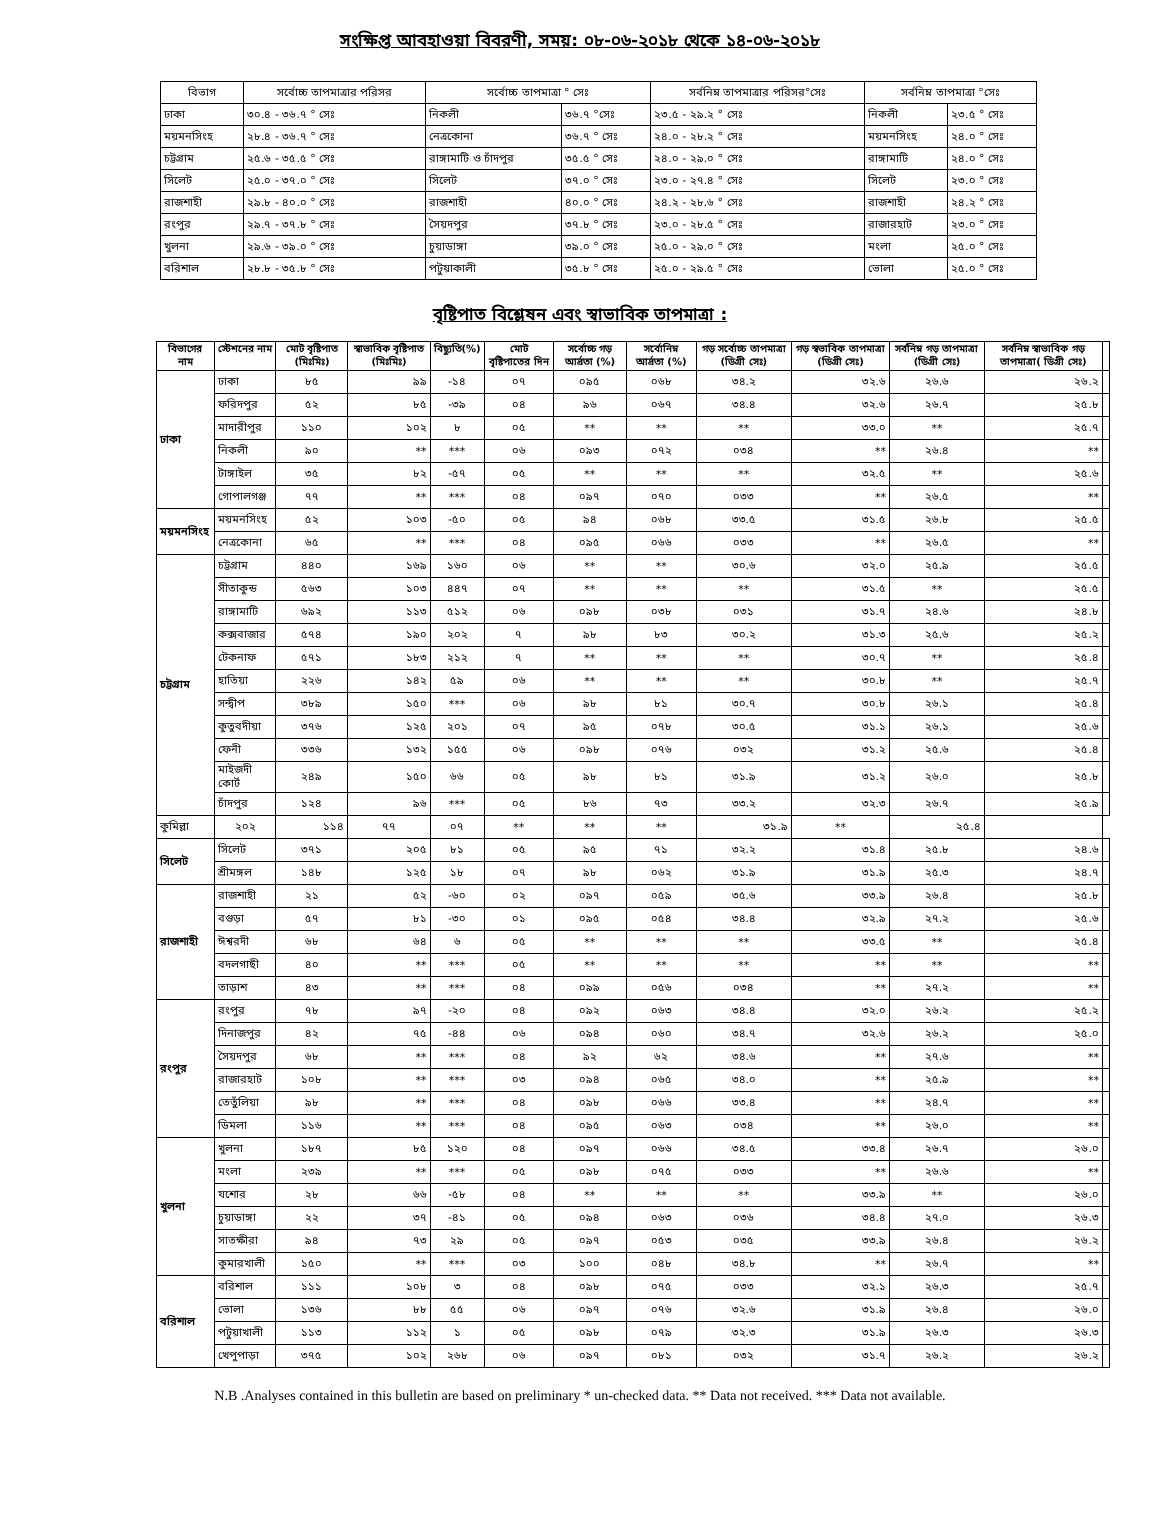সংক্ষিপ্ত আবহাওয়া বিবরণী, সময়: ০৮-০৬-২০১৮ থেকে ১৪-০৬-২০১৮
| বিভাগ | সর্বোচ্চ তাপমাত্রার পরিসর | সর্বোচ্চ তাপমাত্রা ° সেঃ | | সর্বনিম্ন তাপমাত্রার পরিসর°সেঃ | সর্বনিম্ন তাপমাত্রা °সেঃ | |
| --- | --- | --- | --- | --- | --- | --- |
| ঢাকা | ৩০.৪ - ৩৬.৭ ° সেঃ | নিকলী | ৩৬.৭ °সেঃ | ২৩.৫ - ২৯.২ ° সেঃ | নিকলী | ২৩.৫ ° সেঃ |
| ময়মনসিংহ | ২৮.৪ - ৩৬.৭ ° সেঃ | নেত্রকোনা | ৩৬.৭ ° সেঃ | ২৪.০ - ২৮.২ ° সেঃ | ময়মনসিংহ | ২৪.০ ° সেঃ |
| চট্টগ্রাম | ২৫.৬ - ৩৫.৫ ° সেঃ | রাঙ্গামাটি ও চাঁদপুর | ৩৫.৫ ° সেঃ | ২৪.০ - ২৯.০ ° সেঃ | রাঙ্গামাটি | ২৪.০ ° সেঃ |
| সিলেট | ২৫.০ - ৩৭.০ ° সেঃ | সিলেট | ৩৭.০ ° সেঃ | ২৩.০ - ২৭.৪ ° সেঃ | সিলেট | ২৩.০ ° সেঃ |
| রাজশাহী | ২৯.৮ - ৪০.০ ° সেঃ | রাজশাহী | ৪০.০ ° সেঃ | ২৪.২ - ২৮.৬ ° সেঃ | রাজশাহী | ২৪.২ ° সেঃ |
| রংপুর | ২৯.৭ - ৩৭.৮ ° সেঃ | সৈয়দপুর | ৩৭.৮ ° সেঃ | ২৩.০ - ২৮.৫ ° সেঃ | রাজারহাট | ২৩.০ ° সেঃ |
| খুলনা | ২৯.৬ - ৩৯.০ ° সেঃ | চুয়াডাঙ্গা | ৩৯.০ ° সেঃ | ২৫.০ - ২৯.০ ° সেঃ | মংলা | ২৫.০ ° সেঃ |
| বরিশাল | ২৮.৮ - ৩৫.৮ ° সেঃ | পটুয়াকালী | ৩৫.৮ ° সেঃ | ২৫.০ - ২৯.৫ ° সেঃ | ভোলা | ২৫.০ ° সেঃ |
বৃষ্টিপাত বিশ্লেষন এবং স্বাভাবিক তাপমাত্রা :
| বিভাগের নাম | স্টেশনের নাম | মোট বৃষ্টিপাত (মিঃমিঃ) | স্বাভাবিক বৃষ্টিপাত (মিঃমিঃ) | বিছ্যুতি(%) | মোট বৃষ্টিপাতের দিন | সর্বোচ্চ গড় আর্দ্রতা (%) | সর্বোনিম্ন আর্দ্রতা (%) | গড় সর্বোচ্চ তাপমাত্রা (ডিগ্রী সেঃ) | গড় স্বভাবিক তাপমাত্রা (ডিগ্রী সেঃ) | সর্বনিম্ন গড় তাপমাত্রা (ডিগ্রী সেঃ) | সর্বনিম্ন স্বাভাবিক গড় তাপমাত্রা( ডিগ্রী সেঃ) | |
| --- | --- | --- | --- | --- | --- | --- | --- | --- | --- | --- | --- | --- |
| ঢাকা | ঢাকা | ৮৫ | ৯৯ | -১৪ | ০৭ | ০৯৫ | ০৬৮ | ৩৪.২ | ৩২.৬ | ২৬.৬ | ২৬.২ | |
| | ফরিদপুর | ৫২ | ৮৫ | -৩৯ | ০৪ | ৯৬ | ০৬৭ | ৩৪.৪ | ৩২.৬ | ২৬.৭ | ২৫.৮ | |
| | মাদারীপুর | ১১০ | ১০২ | ৮ | ০৫ | ** | ** | ** | ৩৩.০ | ** | ২৫.৭ | |
| | নিকলী | ৯০ | ** | *** | ০৬ | ০৯৩ | ০৭২ | ০৩৪ | ** | ২৬.৪ | ** | |
| | টাঙ্গাইল | ৩৫ | ৮২ | -৫৭ | ০৫ | ** | ** | ** | ৩২.৫ | ** | ২৫.৬ | |
| | গোপালগঞ্জ | ৭৭ | ** | *** | ০৪ | ০৯৭ | ০৭০ | ০৩৩ | ** | ২৬.৫ | ** | |
| ময়মনসিংহ | ময়মনসিংহ | ৫২ | ১০৩ | -৫০ | ০৫ | ৯৪ | ০৬৮ | ৩৩.৫ | ৩১.৫ | ২৬.৮ | ২৫.৫ | |
| | নেত্রকোনা | ৬৫ | ** | *** | ০৪ | ০৯৫ | ০৬৬ | ০৩৩ | ** | ২৬.৫ | ** | |
| চট্টগ্রাম | চট্টগ্রাম | ৪৪০ | ১৬৯ | ১৬০ | ০৬ | ** | ** | ৩০.৬ | ৩২.০ | ২৫.৯ | ২৫.৫ | |
| | সীতাকুন্ড | ৫৬৩ | ১০৩ | ৪৪৭ | ০৭ | ** | ** | ** | ৩১.৫ | ** | ২৫.৫ | |
| | রাঙ্গামাটি | ৬৯২ | ১১৩ | ৫১২ | ০৬ | ০৯৮ | ০৩৮ | ০৩১ | ৩১.৭ | ২৪.৬ | ২৪.৮ | |
| | কক্সবাজার | ৫৭৪ | ১৯০ | ২০২ | ৭ | ৯৮ | ৮৩ | ৩০.২ | ৩১.৩ | ২৫.৬ | ২৫.২ | |
| | টেকনাফ | ৫৭১ | ১৮৩ | ২১২ | ৭ | ** | ** | ** | ৩০.৭ | ** | ২৫.৪ | |
| | হাতিয়া | ২২৬ | ১৪২ | ৫৯ | ০৬ | ** | ** | ** | ৩০.৮ | ** | ২৫.৭ | |
| | সন্দ্বীপ | ৩৮৯ | ১৫০ | *** | ০৬ | ৯৮ | ৮১ | ৩০.৭ | ৩০.৮ | ২৬.১ | ২৫.৪ | |
| | কুতুবদীয়া | ৩৭৬ | ১২৫ | ২০১ | ০৭ | ৯৫ | ০৭৮ | ৩০.৫ | ৩১.১ | ২৬.১ | ২৫.৬ | |
| | ফেনী | ৩৩৬ | ১৩২ | ১৫৫ | ০৬ | ০৯৮ | ০৭৬ | ০৩২ | ৩১.২ | ২৫.৬ | ২৫.৪ | |
| | মাইজদী কোর্ট | ২৪৯ | ১৫০ | ৬৬ | ০৫ | ৯৮ | ৮১ | ৩১.৯ | ৩১.২ | ২৬.০ | ২৫.৮ | |
| | চাঁদপুর | ১২৪ | ৯৬ | *** | ০৫ | ৮৬ | ৭৩ | ৩৩.২ | ৩২.৩ | ২৬.৭ | ২৫.৯ | |
| কুমিল্লা | ২০২ | ১১৪ | ৭৭ | ০৭ | ** | ** | ** | ৩১.৯ | ** | ২৫.৪ | | |
| সিলেট | সিলেট | ৩৭১ | ২০৫ | ৮১ | ০৫ | ৯৫ | ৭১ | ৩২.২ | ৩১.৪ | ২৫.৮ | ২৪.৬ | |
| | শ্রীমঙ্গল | ১৪৮ | ১২৫ | ১৮ | ০৭ | ৯৮ | ০৬২ | ৩১.৯ | ৩১.৯ | ২৫.৩ | ২৪.৭ | |
| রাজশাহী | রাজশাহী | ২১ | ৫২ | -৬০ | ০২ | ০৯৭ | ০৫৯ | ৩৫.৬ | ৩৩.৯ | ২৬.৪ | ২৫.৮ | |
| | বগুড়া | ৫৭ | ৮১ | -৩০ | ০১ | ০৯৫ | ০৫৪ | ৩৪.৪ | ৩২.৯ | ২৭.২ | ২৫.৬ | |
| | ঈশ্বরদী | ৬৮ | ৬৪ | ৬ | ০৫ | ** | ** | ** | ৩৩.৫ | ** | ২৫.৪ | |
| | বদলগাছী | ৪০ | ** | *** | ০৫ | ** | ** | ** | ** | ** | ** | |
| | তাড়াশ | ৪৩ | ** | *** | ০৪ | ০৯৯ | ০৫৬ | ০৩৪ | ** | ২৭.২ | ** | |
| রংপুর | রংপুর | ৭৮ | ৯৭ | -২০ | ০৪ | ০৯২ | ০৬৩ | ৩৪.৪ | ৩২.০ | ২৬.২ | ২৫.২ | |
| | দিনাজপুর | ৪২ | ৭৫ | -৪৪ | ০৬ | ০৯৪ | ০৬০ | ৩৪.৭ | ৩২.৬ | ২৬.২ | ২৫.০ | |
| | সৈয়দপুর | ৬৮ | ** | *** | ০৪ | ৯২ | ৬২ | ৩৪.৬ | ** | ২৭.৬ | ** | |
| | রাজারহাট | ১০৮ | ** | *** | ০৩ | ০৯৪ | ০৬৫ | ৩৪.০ | ** | ২৫.৯ | ** | |
| | তেতুঁলিয়া | ৯৮ | ** | *** | ০৪ | ০৯৮ | ০৬৬ | ৩৩.৪ | ** | ২৪.৭ | ** | |
| | ডিমলা | ১১৬ | ** | *** | ০৪ | ০৯৫ | ০৬৩ | ০৩৪ | ** | ২৬.০ | ** | |
| খুলনা | খুলনা | ১৮৭ | ৮৫ | ১২০ | ০৪ | ০৯৭ | ০৬৬ | ৩৪.৫ | ৩৩.৪ | ২৬.৭ | ২৬.০ | |
| | মংলা | ২৩৯ | ** | *** | ০৫ | ০৯৮ | ০৭৫ | ০৩৩ | ** | ২৬.৬ | ** | |
| | যশোর | ২৮ | ৬৬ | -৫৮ | ০৪ | ** | ** | ** | ৩৩.৯ | ** | ২৬.০ | |
| | চুয়াডাঙ্গা | ২২ | ৩৭ | -৪১ | ০৫ | ০৯৪ | ০৬৩ | ০৩৬ | ৩৪.৪ | ২৭.০ | ২৬.৩ | |
| | সাতক্ষীরা | ৯৪ | ৭৩ | ২৯ | ০৫ | ০৯৭ | ০৫৩ | ০৩৫ | ৩৩.৯ | ২৬.৪ | ২৬.২ | |
| | কুমারখালী | ১৫০ | ** | *** | ০৩ | ১০০ | ০৪৮ | ৩৪.৮ | ** | ২৬.৭ | ** | |
| বরিশাল | বরিশাল | ১১১ | ১০৮ | ৩ | ০৪ | ০৯৮ | ০৭৫ | ০৩৩ | ৩২.১ | ২৬.৩ | ২৫.৭ | |
| | ভোলা | ১৩৬ | ৮৮ | ৫৫ | ০৬ | ০৯৭ | ০৭৬ | ৩২.৬ | ৩১.৯ | ২৬.৪ | ২৬.০ | |
| | পটুয়াখালী | ১১৩ | ১১২ | ১ | ০৫ | ০৯৮ | ০৭৯ | ৩২.৩ | ৩১.৯ | ২৬.৩ | ২৬.৩ | |
| | খেপুপাড়া | ৩৭৫ | ১০২ | ২৬৮ | ০৬ | ০৯৭ | ০৮১ | ০৩২ | ৩১.৭ | ২৬.২ | ২৬.২ | |
N.B .Analyses contained in this bulletin are based on preliminary * un-checked data. ** Data not received. *** Data not available.